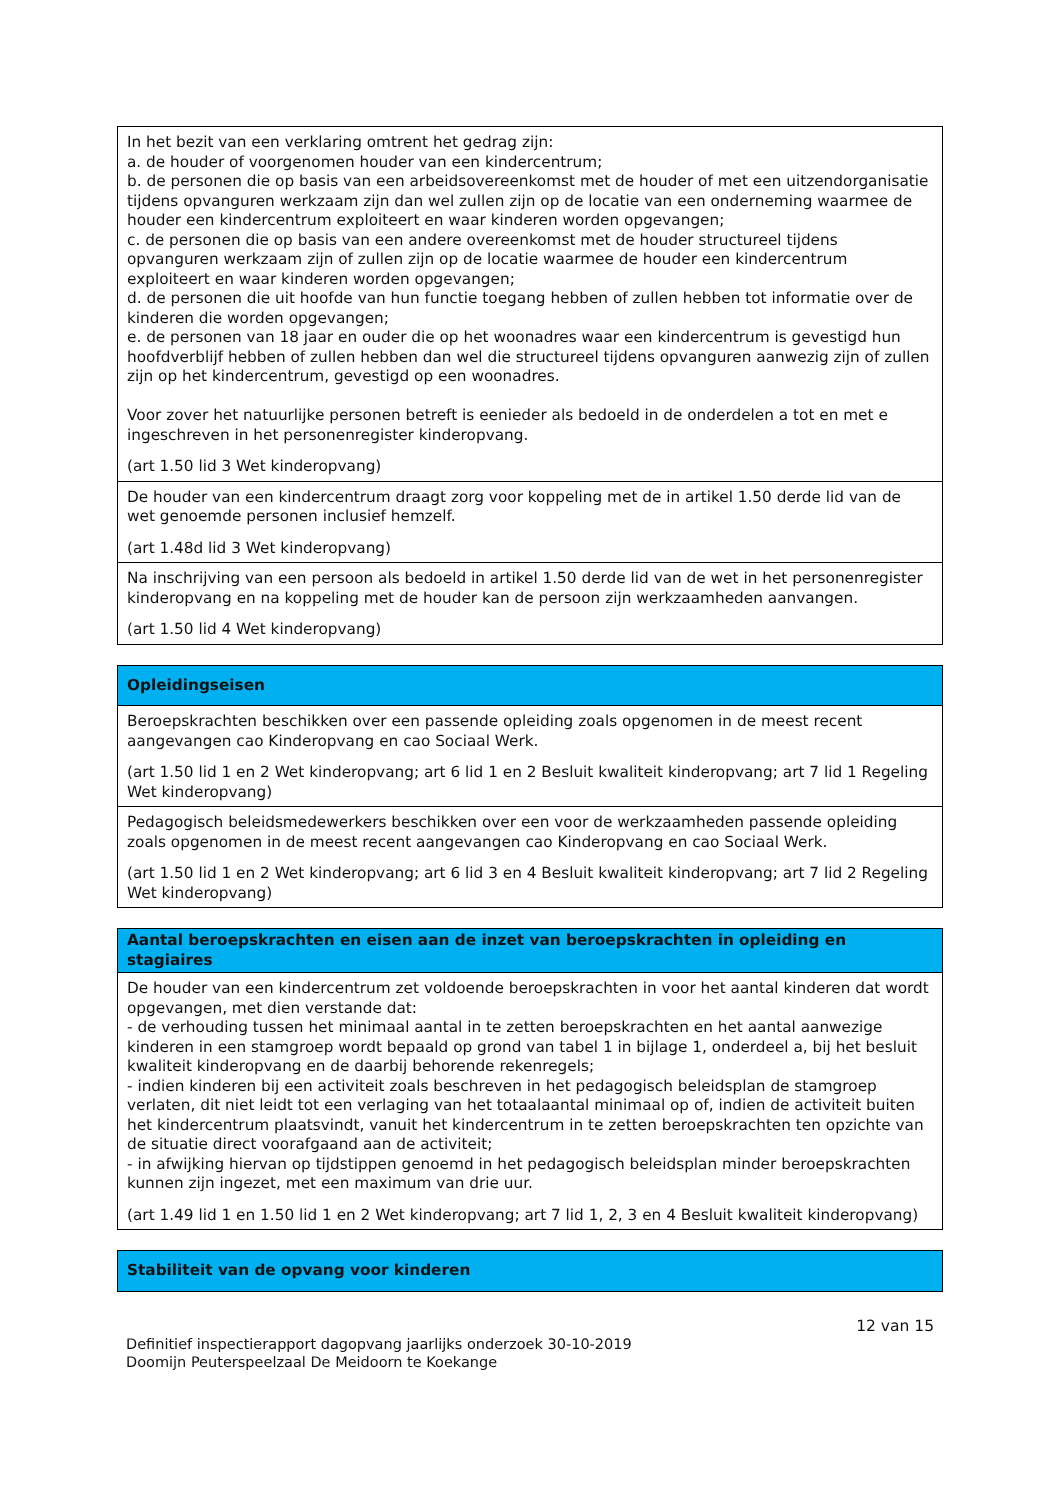| In het bezit van een verklaring omtrent het gedrag zijn: a. de houder of voorgenomen houder van een kindercentrum; b. de personen die op basis van een arbeidsovereenkomst met de houder of met een uitzendorganisatie tijdens opvanguren werkzaam zijn dan wel zullen zijn op de locatie van een onderneming waarmee de houder een kindercentrum exploiteert en waar kinderen worden opgevangen; c. de personen die op basis van een andere overeenkomst met de houder structureel tijdens opvanguren werkzaam zijn of zullen zijn op de locatie waarmee de houder een kindercentrum exploiteert en waar kinderen worden opgevangen; d. de personen die uit hoofde van hun functie toegang hebben of zullen hebben tot informatie over de kinderen die worden opgevangen; e. de personen van 18 jaar en ouder die op het woonadres waar een kindercentrum is gevestigd hun hoofdverblijf hebben of zullen hebben dan wel die structureel tijdens opvanguren aanwezig zijn of zullen zijn op het kindercentrum, gevestigd op een woonadres. Voor zover het natuurlijke personen betreft is eenieder als bedoeld in de onderdelen a tot en met e ingeschreven in het personenregister kinderopvang. (art 1.50 lid 3 Wet kinderopvang) |
| De houder van een kindercentrum draagt zorg voor koppeling met de in artikel 1.50 derde lid van de wet genoemde personen inclusief hemzelf. (art 1.48d lid 3 Wet kinderopvang) |
| Na inschrijving van een persoon als bedoeld in artikel 1.50 derde lid van de wet in het personenregister kinderopvang en na koppeling met de houder kan de persoon zijn werkzaamheden aanvangen. (art 1.50 lid 4 Wet kinderopvang) |
| Opleidingseisen |
| --- |
| Beroepskrachten beschikken over een passende opleiding zoals opgenomen in de meest recent aangevangen cao Kinderopvang en cao Sociaal Werk. (art 1.50 lid 1 en 2 Wet kinderopvang; art 6 lid 1 en 2 Besluit kwaliteit kinderopvang; art 7 lid 1 Regeling Wet kinderopvang) |
| Pedagogisch beleidsmedewerkers beschikken over een voor de werkzaamheden passende opleiding zoals opgenomen in de meest recent aangevangen cao Kinderopvang en cao Sociaal Werk. (art 1.50 lid 1 en 2 Wet kinderopvang; art 6 lid 3 en 4 Besluit kwaliteit kinderopvang; art 7 lid 2 Regeling Wet kinderopvang) |
| Aantal beroepskrachten en eisen aan de inzet van beroepskrachten in opleiding en stagiaires |
| --- |
| De houder van een kindercentrum zet voldoende beroepskrachten in voor het aantal kinderen dat wordt opgevangen, met dien verstande dat: - de verhouding tussen het minimaal aantal in te zetten beroepskrachten en het aantal aanwezige kinderen in een stamgroep wordt bepaald op grond van tabel 1 in bijlage 1, onderdeel a, bij het besluit kwaliteit kinderopvang en de daarbij behorende rekenregels; - indien kinderen bij een activiteit zoals beschreven in het pedagogisch beleidsplan de stamgroep verlaten, dit niet leidt tot een verlaging van het totaalaantal minimaal op of, indien de activiteit buiten het kindercentrum plaatsvindt, vanuit het kindercentrum in te zetten beroepskrachten ten opzichte van de situatie direct voorafgaand aan de activiteit; - in afwijking hiervan op tijdstippen genoemd in het pedagogisch beleidsplan minder beroepskrachten kunnen zijn ingezet, met een maximum van drie uur. (art 1.49 lid 1 en 1.50 lid 1 en 2 Wet kinderopvang; art 7 lid 1, 2, 3 en 4 Besluit kwaliteit kinderopvang) |
| Stabiliteit van de opvang voor kinderen |
| --- |
12 van 15
Definitief inspectierapport dagopvang jaarlijks onderzoek 30-10-2019
Doomijn Peuterspeelzaal De Meidoorn te Koekange